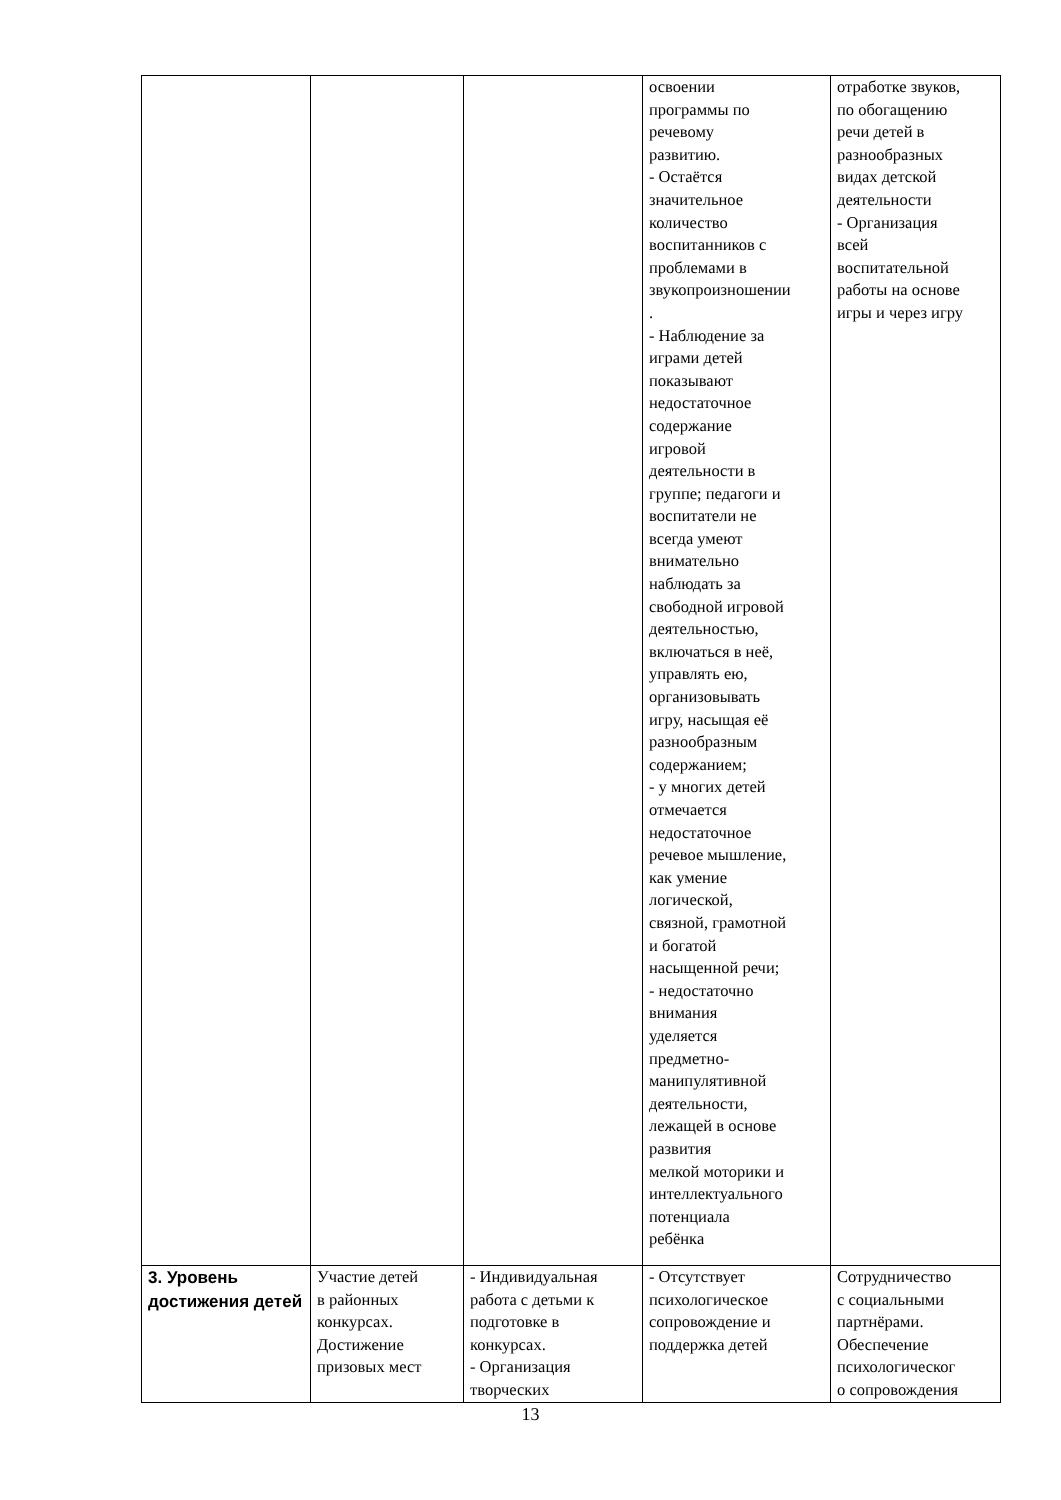| | | | освоении программы по речевому развитию. - Остаётся значительное количество воспитанников с проблемами в звукопроизношении . - Наблюдение за играми детей показывают недостаточное содержание игровой деятельности в группе; педагоги и воспитатели не всегда умеют внимательно наблюдать за свободной игровой деятельностью, включаться в неё, управлять ею, организовывать игру, насыщая её разнообразным содержанием; - у многих детей отмечается недостаточное речевое мышление, как умение логической, связной, грамотной и богатой насыщенной речи; - недостаточно внимания уделяется предметно- манипулятивной деятельности, лежащей в основе развития мелкой моторики и интеллектуального потенциала ребёнка | отработке звуков, по обогащению речи детей в разнообразных видах детской деятельности - Организация всей воспитательной работы на основе игры и через игру |
| 3. Уровень достижения детей | Участие детей в районных конкурсах. Достижение призовых мест | - Индивидуальная работа с детьми к подготовке в конкурсах. - Организация творческих | - Отсутствует психологическое сопровождение и поддержка детей | Сотрудничество с социальными партнёрами. Обеспечение психологическог о сопровождения |
13